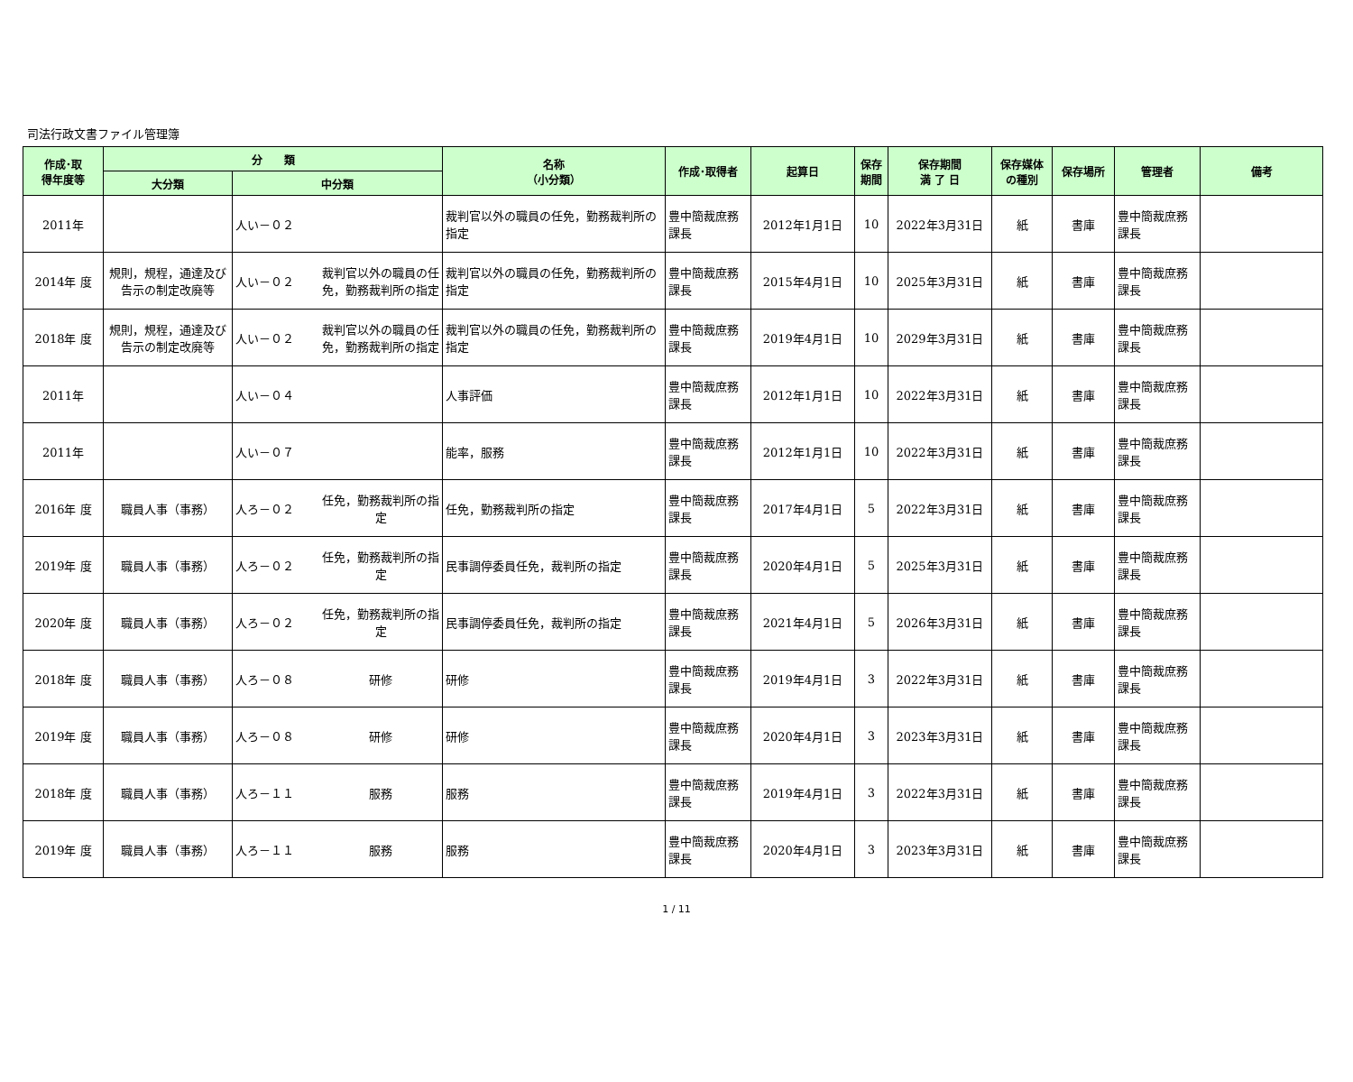司法行政文書ファイル管理簿
| 作成･取 得年度等 | 分 類 | | 名称 （小分類） | 作成･取得者 | 起算日 | 保存 期間 | 保存期間 満 了 日 | 保存媒体 の種別 | 保存場所 | 管理者 | 備考 |
| --- | --- | --- | --- | --- | --- | --- | --- | --- | --- | --- | --- |
| | 大分類 | 中分類 | | | | | | | | | |
| 2011年 | | 人い－０２ | 裁判官以外の職員の任免，勤務裁判所の指定 | 豊中簡裁庶務課長 | 2012年1月1日 | 10 | 2022年3月31日 | 紙 | 書庫 | 豊中簡裁庶務課長 | |
| 2014年 度 | 規則，規程，通達及び告示の制定改廃等 | 人い－０２ 裁判官以外の職員の任免，勤務裁判所の指定 | 裁判官以外の職員の任免，勤務裁判所の指定 | 豊中簡裁庶務課長 | 2015年4月1日 | 10 | 2025年3月31日 | 紙 | 書庫 | 豊中簡裁庶務課長 | |
| 2018年 度 | 規則，規程，通達及び告示の制定改廃等 | 人い－０２ 裁判官以外の職員の任免，勤務裁判所の指定 | 裁判官以外の職員の任免，勤務裁判所の指定 | 豊中簡裁庶務課長 | 2019年4月1日 | 10 | 2029年3月31日 | 紙 | 書庫 | 豊中簡裁庶務課長 | |
| 2011年 | | 人い－０４ | 人事評価 | 豊中簡裁庶務課長 | 2012年1月1日 | 10 | 2022年3月31日 | 紙 | 書庫 | 豊中簡裁庶務課長 | |
| 2011年 | | 人い－０７ | 能率，服務 | 豊中簡裁庶務課長 | 2012年1月1日 | 10 | 2022年3月31日 | 紙 | 書庫 | 豊中簡裁庶務課長 | |
| 2016年 度 | 職員人事（事務） | 人ろ－０２ 任免，勤務裁判所の指定 | 任免，勤務裁判所の指定 | 豊中簡裁庶務課長 | 2017年4月1日 | 5 | 2022年3月31日 | 紙 | 書庫 | 豊中簡裁庶務課長 | |
| 2019年 度 | 職員人事（事務） | 人ろ－０２ 任免，勤務裁判所の指定 | 民事調停委員任免，裁判所の指定 | 豊中簡裁庶務課長 | 2020年4月1日 | 5 | 2025年3月31日 | 紙 | 書庫 | 豊中簡裁庶務課長 | |
| 2020年 度 | 職員人事（事務） | 人ろ－０２ 任免，勤務裁判所の指定 | 民事調停委員任免，裁判所の指定 | 豊中簡裁庶務課長 | 2021年4月1日 | 5 | 2026年3月31日 | 紙 | 書庫 | 豊中簡裁庶務課長 | |
| 2018年 度 | 職員人事（事務） | 人ろ－０８ 研修 | 研修 | 豊中簡裁庶務課長 | 2019年4月1日 | 3 | 2022年3月31日 | 紙 | 書庫 | 豊中簡裁庶務課長 | |
| 2019年 度 | 職員人事（事務） | 人ろ－０８ 研修 | 研修 | 豊中簡裁庶務課長 | 2020年4月1日 | 3 | 2023年3月31日 | 紙 | 書庫 | 豊中簡裁庶務課長 | |
| 2018年 度 | 職員人事（事務） | 人ろ－１１ 服務 | 服務 | 豊中簡裁庶務課長 | 2019年4月1日 | 3 | 2022年3月31日 | 紙 | 書庫 | 豊中簡裁庶務課長 | |
| 2019年 度 | 職員人事（事務） | 人ろ－１１ 服務 | 服務 | 豊中簡裁庶務課長 | 2020年4月1日 | 3 | 2023年3月31日 | 紙 | 書庫 | 豊中簡裁庶務課長 | |
1 / 11